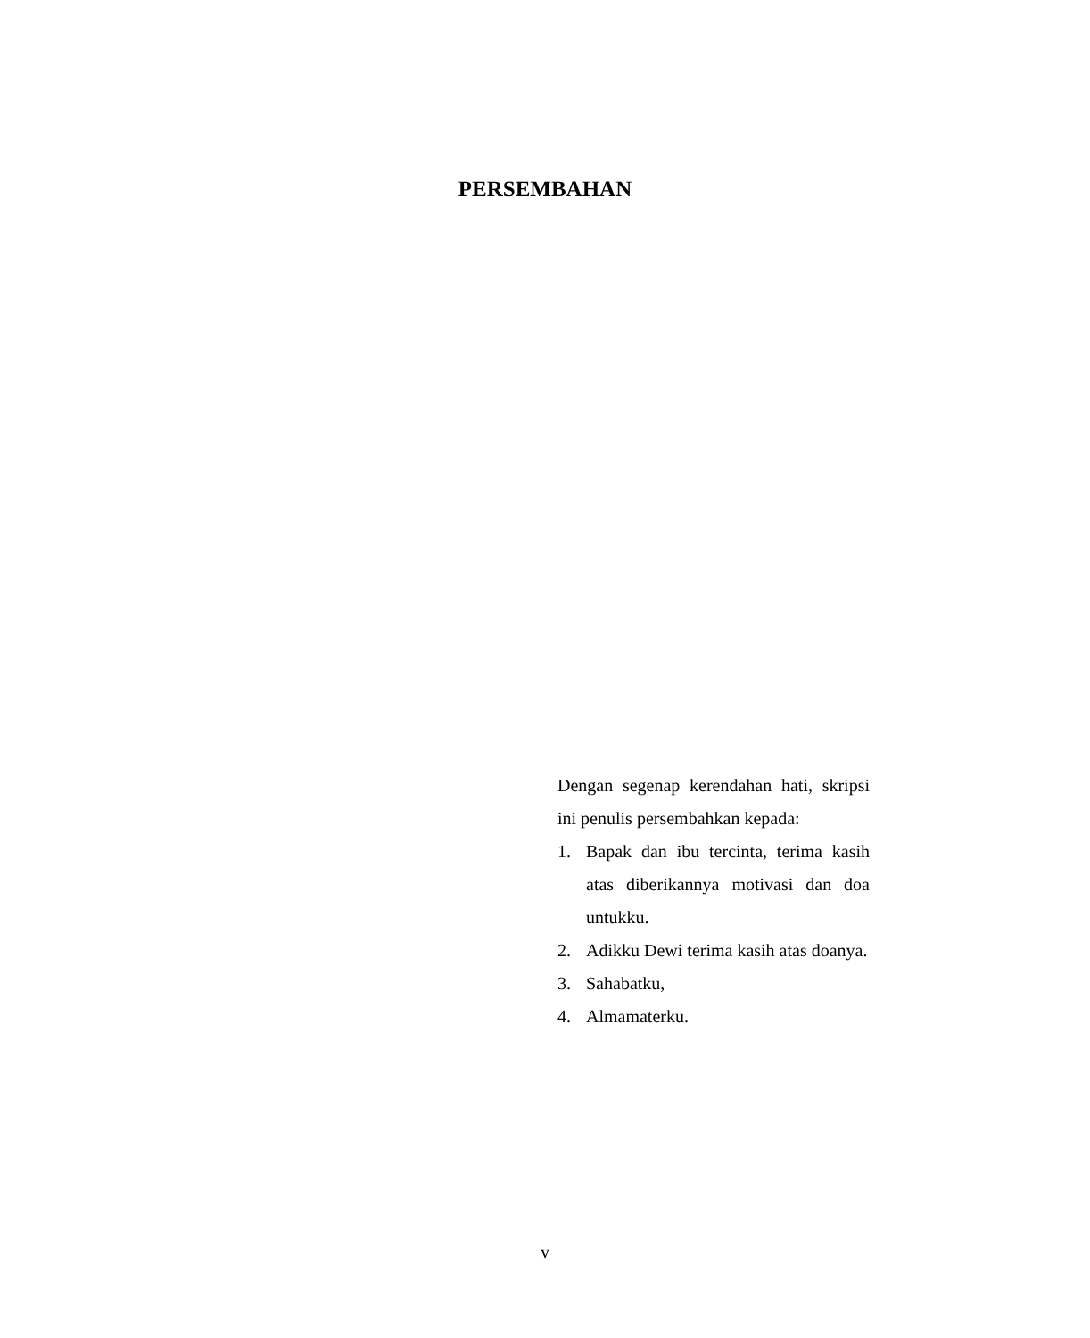PERSEMBAHAN
Dengan segenap kerendahan hati, skripsi ini penulis persembahkan kepada:
1. Bapak dan ibu tercinta, terima kasih atas diberikannya motivasi dan doa untukku.
2. Adikku Dewi terima kasih atas doanya.
3. Sahabatku,
4. Almamaterku.
v